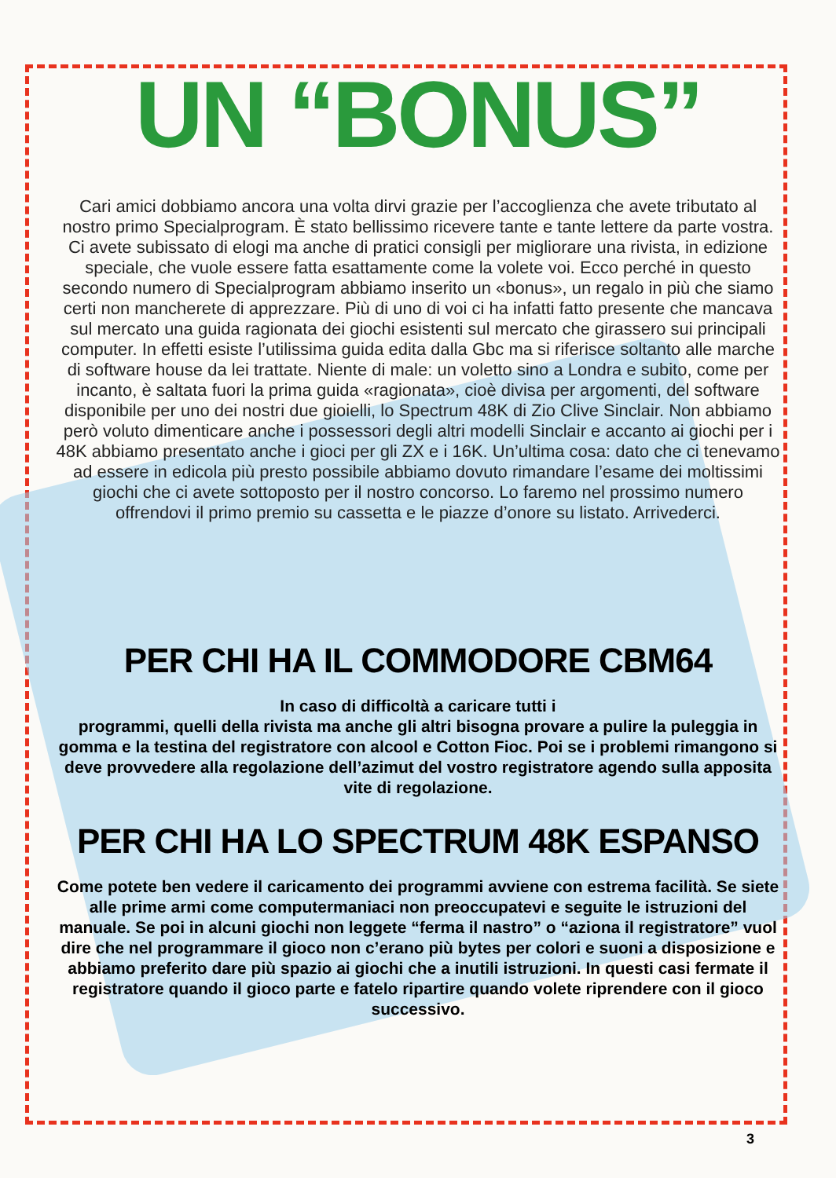UN “BONUS”
Cari amici dobbiamo ancora una volta dirvi grazie per l’accoglienza che avete tributato al nostro primo Specialprogram. È stato bellissimo ricevere tante e tante lettere da parte vostra. Ci avete subissato di elogi ma anche di pratici consigli per migliorare una rivista, in edizione speciale, che vuole essere fatta esattamente come la volete voi. Ecco perché in questo secondo numero di Specialprogram abbiamo inserito un «bonus», un regalo in più che siamo certi non mancherete di apprezzare. Più di uno di voi ci ha infatti fatto presente che mancava sul mercato una guida ragionata dei giochi esistenti sul mercato che girassero sui principali computer. In effetti esiste l’utilissima guida edita dalla Gbc ma si riferisce soltanto alle marche di software house da lei trattate. Niente di male: un voletto sino a Londra e subito, come per incanto, è saltata fuori la prima guida «ragionata», cioè divisa per argomenti, del software disponibile per uno dei nostri due gioielli, lo Spectrum 48K di Zio Clive Sinclair. Non abbiamo però voluto dimenticare anche i possessori degli altri modelli Sinclair e accanto ai giochi per i 48K abbiamo presentato anche i gioci per gli ZX e i 16K. Un’ultima cosa: dato che ci tenevamo ad essere in edicola più presto possibile abbiamo dovuto rimandare l’esame dei moltissimi giochi che ci avete sottoposto per il nostro concorso. Lo faremo nel prossimo numero offrendovi il primo premio su cassetta e le piazze d’onore su listato. Arrivederci.
PER CHI HA IL COMMODORE CBM64
In caso di difficoltà a caricare tutti i
programmi, quelli della rivista ma anche gli altri bisogna provare a pulire la puleggia in gomma e la testina del registratore con alcool e Cotton Fioc. Poi se i problemi rimangono si deve provvedere alla regolazione dell’azimut del vostro registratore agendo sulla apposita vite di regolazione.
PER CHI HA LO SPECTRUM 48K ESPANSO
Come potete ben vedere il caricamento dei programmi avviene con estrema facilità. Se siete alle prime armi come computermaniaci non preoccupatevi e seguite le istruzioni del manuale. Se poi in alcuni giochi non leggete “ferma il nastro” o “aziona il registratore” vuol dire che nel programmare il gioco non c’erano più bytes per colori e suoni a disposizione e abbiamo preferito dare più spazio ai giochi che a inutili istruzioni. In questi casi fermate il registratore quando il gioco parte e fatelo ripartire quando volete riprendere con il gioco successivo.
3